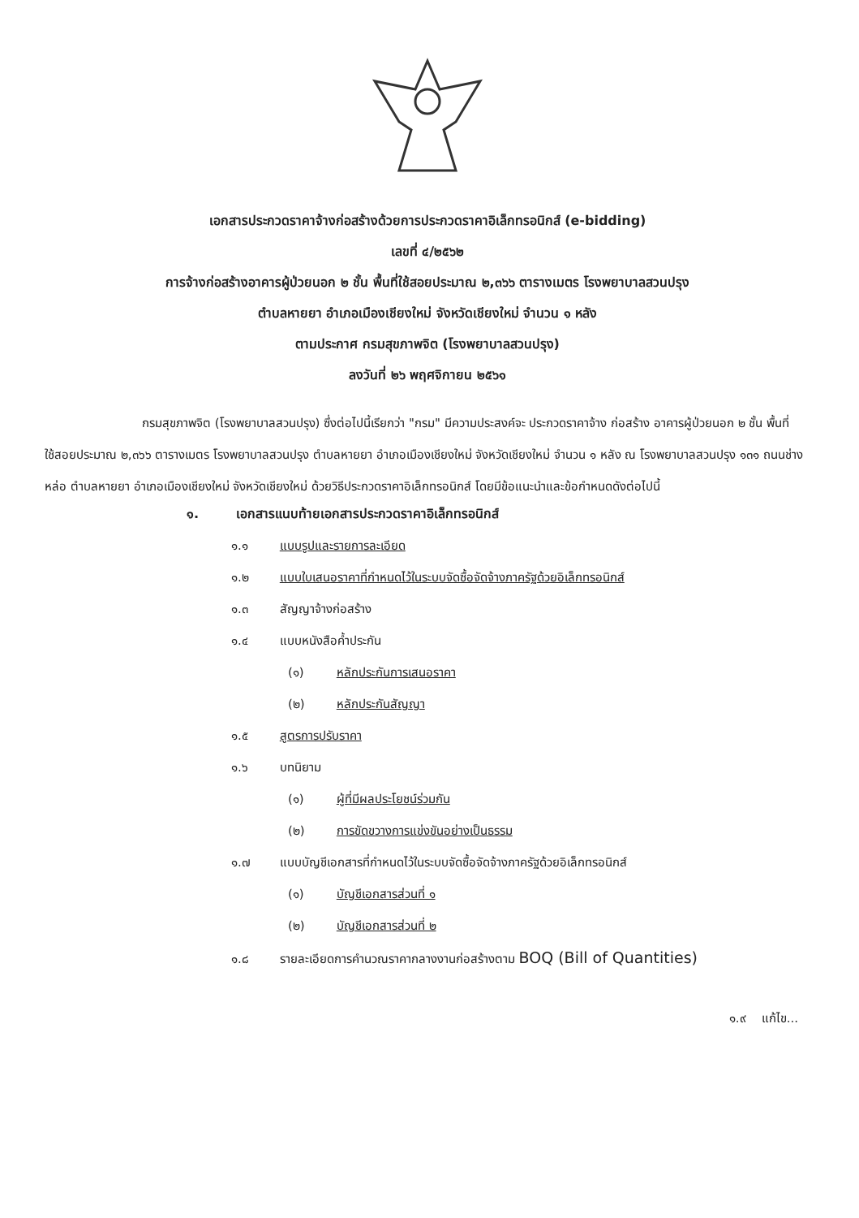เอกสารประกวดราคาจ้างก่อสร้างด้วยการประกวดราคาอิเล็กทรอนิกส์ (e-bidding)
เลขที่ ๔/๒๕๖๒
การจ้างก่อสร้างอาคารผู้ป่วยนอก ๒ ชั้น พื้นที่ใช้สอยประมาณ ๒,๓๖๖ ตารางเมตร โรงพยาบาลสวนปรุง
ตำบลหายยา อำเภอเมืองเชียงใหม่ จังหวัดเชียงใหม่ จำนวน ๑ หลัง
ตามประกาศ กรมสุขภาพจิต (โรงพยาบาลสวนปรุง)
ลงวันที่ ๒๖ พฤศจิกายน ๒๕๖๑
กรมสุขภาพจิต (โรงพยาบาลสวนปรุง) ซึ่งต่อไปนี้เรียกว่า "กรม" มีความประสงค์จะ ประกวดราคาจ้าง ก่อสร้าง อาคารผู้ป่วยนอก ๒ ชั้น พื้นที่ใช้สอยประมาณ ๒,๓๖๖ ตารางเมตร โรงพยาบาลสวนปรุง ตำบลหายยา อำเภอเมืองเชียงใหม่ จังหวัดเชียงใหม่ จำนวน ๑ หลัง ณ โรงพยาบาลสวนปรุง ๑๓๑ ถนนช่างหล่อ ตำบลหายยา อำเภอเมืองเชียงใหม่ จังหวัดเชียงใหม่ ด้วยวิธีประกวดราคาอิเล็กทรอนิกส์ โดยมีข้อแนะนำและข้อกำหนดดังต่อไปนี้
๑. เอกสารแนบท้ายเอกสารประกวดราคาอิเล็กทรอนิกส์
๑.๑ แบบรูปและรายการละเอียด
๑.๒ แบบใบเสนอราคาที่กำหนดไว้ในระบบจัดซื้อจัดจ้างภาครัฐด้วยอิเล็กทรอนิกส์
๑.๓ สัญญาจ้างก่อสร้าง
๑.๔ แบบหนังสือค้ำประกัน
(๑) หลักประกันการเสนอราคา
(๒) หลักประกันสัญญา
๑.๕ สูตรการปรับราคา
๑.๖ บทนิยาม
(๑) ผู้ที่มีผลประโยชน์ร่วมกัน
(๒) การขัดขวางการแข่งขันอย่างเป็นธรรม
๑.๗ แบบบัญชีเอกสารที่กำหนดไว้ในระบบจัดซื้อจัดจ้างภาครัฐด้วยอิเล็กทรอนิกส์
(๑) บัญชีเอกสารส่วนที่ ๑
(๒) บัญชีเอกสารส่วนที่ ๒
๑.๘ รายละเอียดการคำนวณราคากลางงานก่อสร้างตาม BOQ (Bill of Quantities)
๑.๙ แก้ไข...